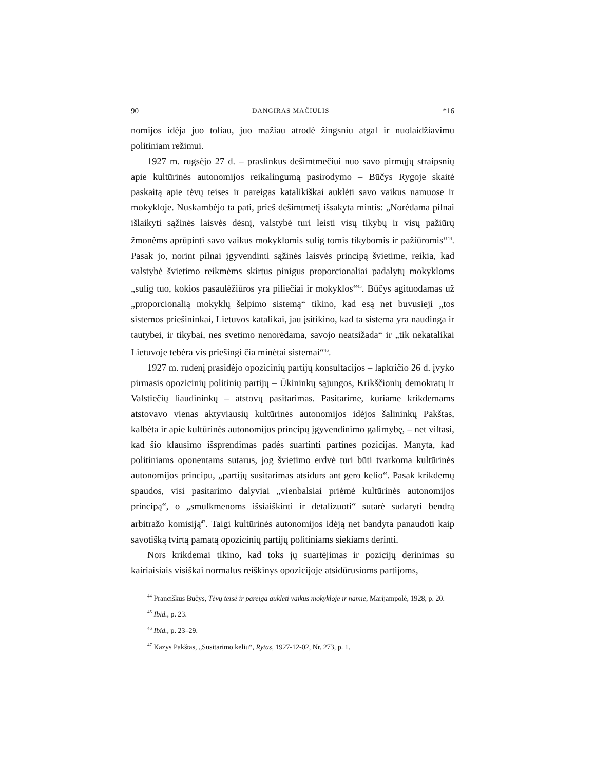90 DANGIRAS MAČIULIS *16
nomijos idėja juo toliau, juo mažiau atrodė žingsniu atgal ir nuolaidžiavimu politiniam režimui.
1927 m. rugsėjo 27 d. – praslinkus dešimtmečiui nuo savo pirmųjų straipsnių apie kultūrinės autonomijos reikalingumą pasirodymo – Būčys Rygoje skaitė paskaitą apie tėvų teises ir pareigas katalikiškai auklėti savo vaikus namuose ir mokykloje. Nuskambėjo ta pati, prieš dešimtmetį išsakyta mintis: „Norėdama pilnai išlaikyti sąžinės laisvės dėsnį, valstybė turi leisti visų tikybų ir visų pažiūrų žmonėms aprūpinti savo vaikus mokyklomis sulig tomis tikybomis ir pažiūromis“<sup>44</sup>. Pasak jo, norint pilnai įgyvendinti sąžinės laisvės principą švietime, reikia, kad valstybė švietimo reikmėms skirtus pinigus proporcionaliai padalytų mokykloms „sulig tuo, kokios pasaulėžiūros yra piliečiai ir mokyklos“<sup>45</sup>. Būčys agituodamas už „proporcionalią mokyklų šelpimo sistemą“ tikino, kad esą net buvusieji „tos sistemos priešininkai, Lietuvos katalikai, jau įsitikino, kad ta sistema yra naudinga ir tautybei, ir tikybai, nes svetimo nenorėdama, savojo neatsižada“ ir „tik nekatalikai Lietuvoje tebėra vis priešingi čia minėtai sistemai“<sup>46</sup>.
1927 m. rudenį prasidėjo opozicinių partijų konsultacijos – lapkričio 26 d. įvyko pirmasis opozicinių politinių partijų – Ūkininkų sąjungos, Krikščionių demokratų ir Valstiečių liaudininkų – atstovų pasitarimas. Pasitarime, kuriame krikdemams atstovavo vienas aktyviausių kultūrinės autonomijos idėjos šalininkų Pakštas, kalbėta ir apie kultūrinės autonomijos principų įgyvendinimo galimybę, – net viltasi, kad šio klausimo išsprendimas padės suartinti partines pozicijas. Manyta, kad politiniams oponentams sutarus, jog švietimo erdvė turi būti tvarkoma kultūrinės autonomijos principu, „partijų susitarimas atsidurs ant gero kelio“. Pasak krikdemų spaudos, visi pasitarimo dalyviai „vienbalsiai priėmė kultūrinės autonomijos principą“, o „smulkmenoms išsiaiškinti ir detalizuoti“ sutarė sudaryti bendrą arbitražo komisiją<sup>47</sup>. Taigi kultūrinės autonomijos idėją net bandyta panaudoti kaip savotišką tvirtą pamatą opozicinių partijų politiniams siekiams derinti.
Nors krikdemai tikino, kad toks jų suartėjimas ir pozicijų derinimas su kairiaisiais visiškai normalus reiškinys opozicijoje atsidūrusioms partijoms,
<sup>44</sup> Pranciškus Bučys, Tėvų teisė ir pareiga auklėti vaikus mokykloje ir namie, Marijampolė, 1928, p. 20.
<sup>45</sup> Ibid., p. 23.
<sup>46</sup> Ibid., p. 23–29.
<sup>47</sup> Kazys Pakštas, „Susitarimo keliu“, Rytas, 1927-12-02, Nr. 273, p. 1.